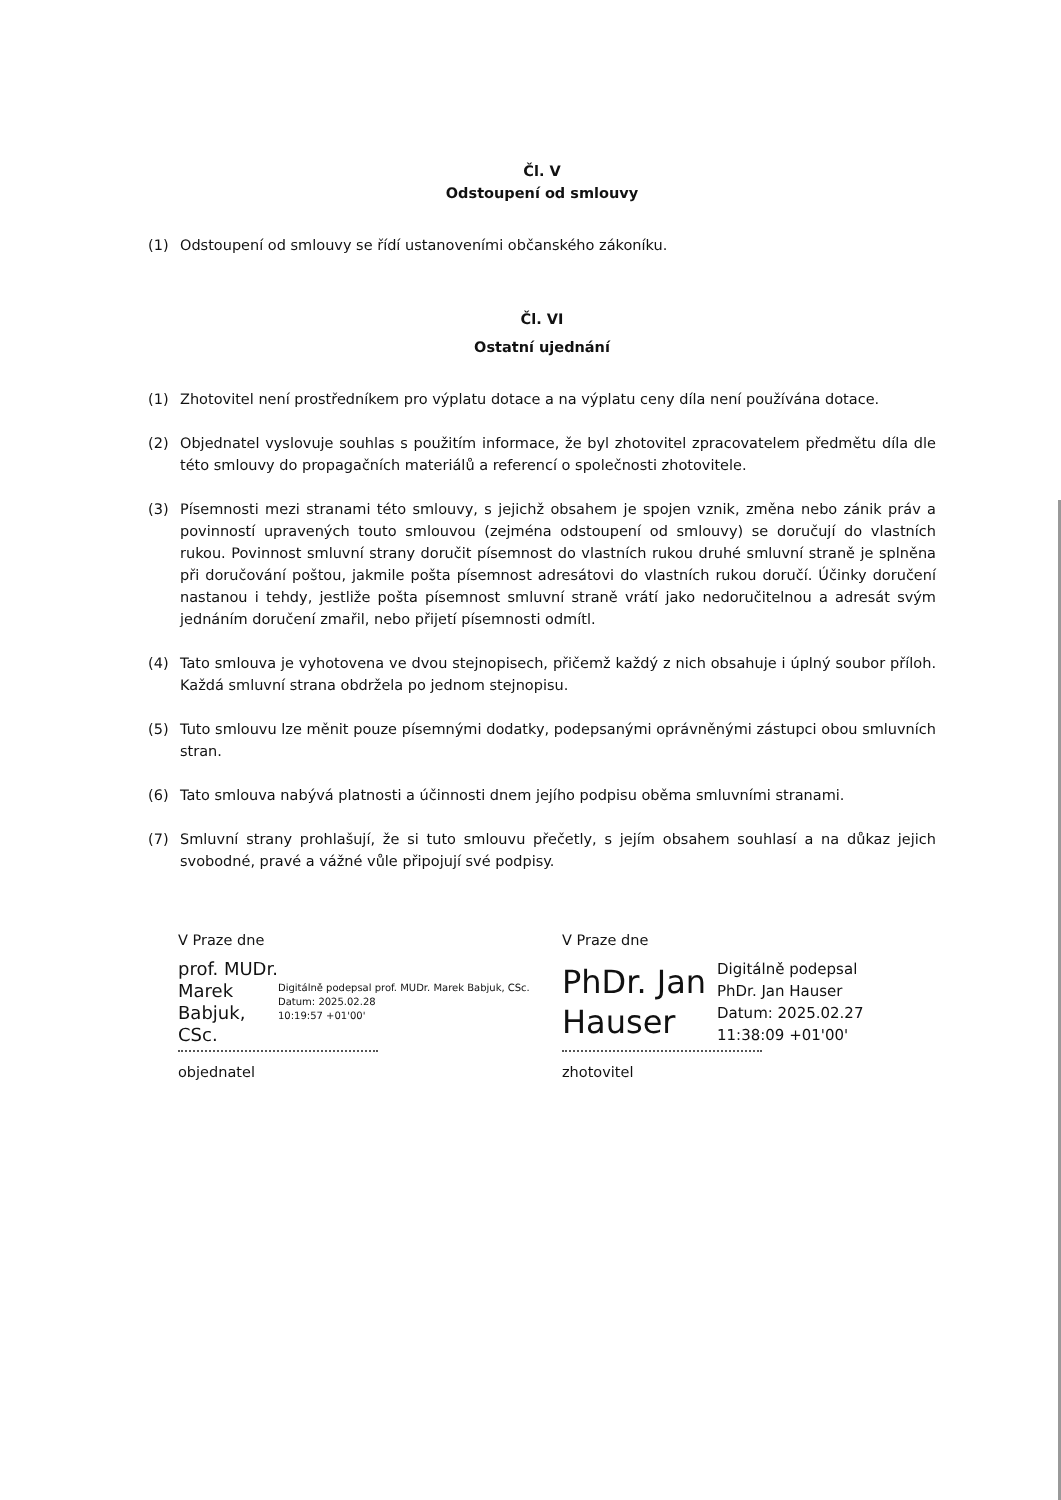Čl. V
Odstoupení od smlouvy
(1) Odstoupení od smlouvy se řídí ustanoveními občanského zákoníku.
Čl. VI
Ostatní ujednání
(1) Zhotovitel není prostředníkem pro výplatu dotace a na výplatu ceny díla není používána dotace.
(2) Objednatel vyslovuje souhlas s použitím informace, že byl zhotovitel zpracovatelem předmětu díla dle této smlouvy do propagačních materiálů a referencí o společnosti zhotovitele.
(3) Písemnosti mezi stranami této smlouvy, s jejichž obsahem je spojen vznik, změna nebo zánik práv a povinností upravených touto smlouvou (zejména odstoupení od smlouvy) se doručují do vlastních rukou. Povinnost smluvní strany doručit písemnost do vlastních rukou druhé smluvní straně je splněna při doručování poštou, jakmile pošta písemnost adresátovi do vlastních rukou doručí. Účinky doručení nastanou i tehdy, jestliže pošta písemnost smluvní straně vrátí jako nedoručitelnou a adresát svým jednáním doručení zmařil, nebo přijetí písemnosti odmítl.
(4) Tato smlouva je vyhotovena ve dvou stejnopisech, přičemž každý z nich obsahuje i úplný soubor příloh. Každá smluvní strana obdržela po jednom stejnopisu.
(5) Tuto smlouvu lze měnit pouze písemnými dodatky, podepsanými oprávněnými zástupci obou smluvních stran.
(6) Tato smlouva nabývá platnosti a účinnosti dnem jejího podpisu oběma smluvními stranami.
(7) Smluvní strany prohlašují, že si tuto smlouvu přečetly, s jejím obsahem souhlasí a na důkaz jejich svobodné, pravé a vážné vůle připojují své podpisy.
V Praze dne
prof. MUDr. Marek Babjuk, CSc.
Digitálně podepsal prof. MUDr. Marek Babjuk, CSc.
Datum: 2025.02.28
10:19:57 +01'00'
objednatel
V Praze dne
PhDr. Jan Hauser
Digitálně podepsal
PhDr. Jan Hauser
Datum: 2025.02.27
11:38:09 +01'00'
zhotovitel